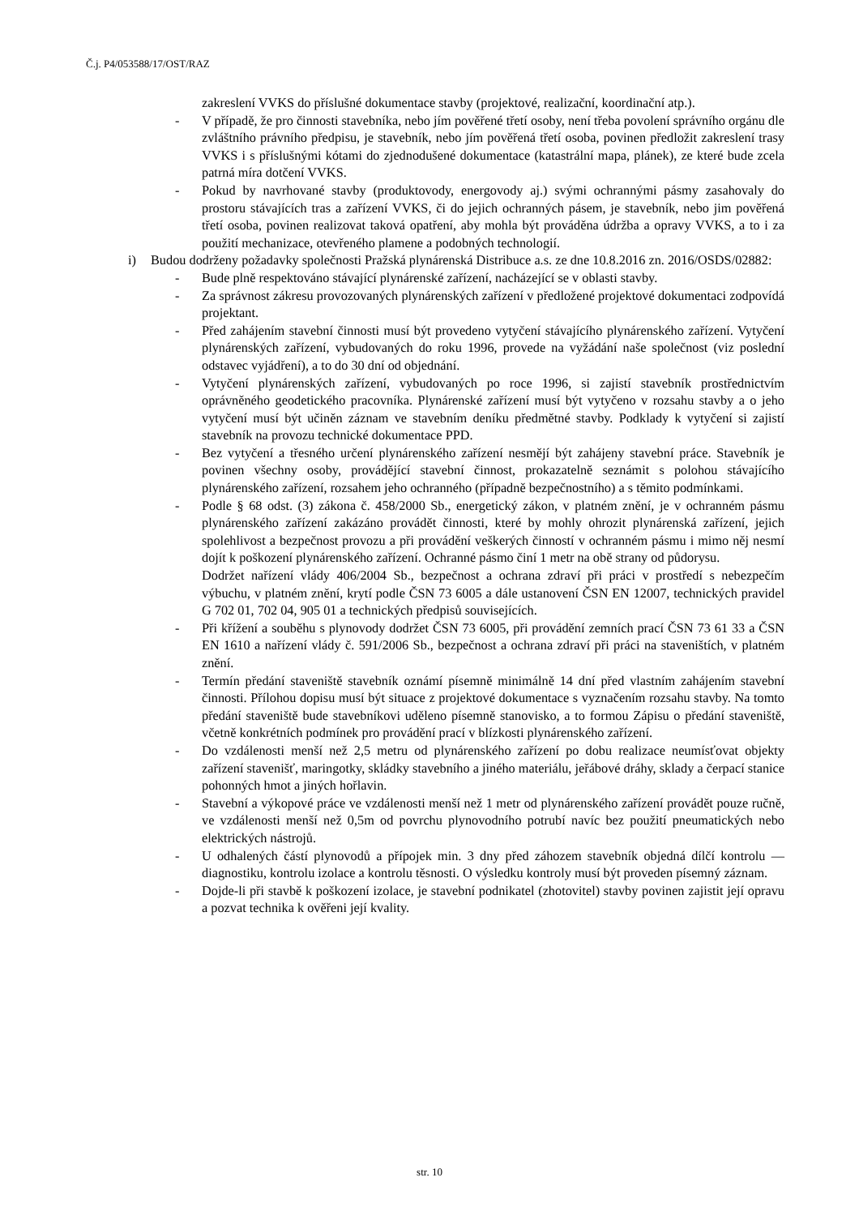Č.j. P4/053588/17/OST/RAZ
zakreslení VVKS do příslušné dokumentace stavby (projektové, realizační, koordinační atp.).
- V případě, že pro činnosti stavebníka, nebo jím pověřené třetí osoby, není třeba povolení správního orgánu dle zvláštního právního předpisu, je stavebník, nebo jím pověřená třetí osoba, povinen předložit zakreslení trasy VVKS i s příslušnými kótami do zjednodušené dokumentace (katastrální mapa, plánek), ze které bude zcela patrná míra dotčení VVKS.
- Pokud by navrhované stavby (produktovody, energovody aj.) svými ochrannými pásmy zasahovaly do prostoru stávajících tras a zařízení VVKS, či do jejich ochranných pásem, je stavebník, nebo jim pověřená třetí osoba, povinen realizovat taková opatření, aby mohla být prováděna údržba a opravy VVKS, a to i za použití mechanizace, otevřeného plamene a podobných technologií.
i) Budou dodrženy požadavky společnosti Pražská plynárenská Distribuce a.s. ze dne 10.8.2016 zn. 2016/OSDS/02882:
- Bude plně respektováno stávající plynárenské zařízení, nacházející se v oblasti stavby.
- Za správnost zákresu provozovaných plynárenských zařízení v předložené projektové dokumentaci zodpovídá projektant.
- Před zahájením stavební činnosti musí být provedeno vytyčení stávajícího plynárenského zařízení. Vytyčení plynárenských zařízení, vybudovaných do roku 1996, provede na vyžádání naše společnost (viz poslední odstavec vyjádření), a to do 30 dní od objednání.
- Vytyčení plynárenských zařízení, vybudovaných po roce 1996, si zajistí stavebník prostřednictvím oprávněného geodetického pracovníka. Plynárenské zařízení musí být vytyčeno v rozsahu stavby a o jeho vytyčení musí být učiněn záznam ve stavebním deníku předmětné stavby. Podklady k vytyčení si zajistí stavebník na provozu technické dokumentace PPD.
- Bez vytyčení a třesného určení plynárenského zařízení nesmějí být zahájeny stavební práce. Stavebník je povinen všechny osoby, provádějící stavební činnost, prokazatelně seznámit s polohou stávajícího plynárenského zařízení, rozsahem jeho ochranného (případně bezpečnostního) a s těmito podmínkami.
- Podle § 68 odst. (3) zákona č. 458/2000 Sb., energetický zákon, v platném znění, je v ochranném pásmu plynárenského zařízení zakázáno provádět činnosti, které by mohly ohrozit plynárenská zařízení, jejich spolehlivost a bezpečnost provozu a při provádění veškerých činností v ochranném pásmu i mimo něj nesmí dojít k poškození plynárenského zařízení. Ochranné pásmo činí 1 metr na obě strany od půdorysu.
Dodržet nařízení vlády 406/2004 Sb., bezpečnost a ochrana zdraví při práci v prostředí s nebezpečím výbuchu, v platném znění, krytí podle ČSN 73 6005 a dále ustanovení ČSN EN 12007, technických pravidel G 702 01, 702 04, 905 01 a technických předpisů souvisejících.
- Při křížení a souběhu s plynovody dodržet ČSN 73 6005, při provádění zemních prací ČSN 73 61 33 a ČSN EN 1610 a nařízení vlády č. 591/2006 Sb., bezpečnost a ochrana zdraví při práci na staveništích, v platném znění.
- Termín předání staveniště stavebník oznámí písemně minimálně 14 dní před vlastním zahájením stavební činnosti. Přílohou dopisu musí být situace z projektové dokumentace s vyznačením rozsahu stavby. Na tomto předání staveniště bude stavebníkovi uděleno písemně stanovisko, a to formou Zápisu o předání staveniště, včetně konkrétních podmínek pro provádění prací v blízkosti plynárenského zařízení.
- Do vzdálenosti menší než 2,5 metru od plynárenského zařízení po dobu realizace neumísťovat objekty zařízení stavenišť, maringotky, skládky stavebního a jiného materiálu, jeřábové dráhy, sklady a čerpací stanice pohonných hmot a jiných hořlavin.
- Stavební a výkopové práce ve vzdálenosti menší než 1 metr od plynárenského zařízení provádět pouze ručně, ve vzdálenosti menší než 0,5m od povrchu plynovodního potrubí navíc bez použití pneumatických nebo elektrických nástrojů.
- U odhalených částí plynovodů a přípojek min. 3 dny před záhozem stavebník objedná dílčí kontrolu —diagnostiku, kontrolu izolace a kontrolu těsnosti. O výsledku kontroly musí být proveden písemný záznam.
- Dojde-li při stavbě k poškození izolace, je stavební podnikatel (zhotovitel) stavby povinen zajistit její opravu a pozvat technika k ověřeni její kvality.
str. 10